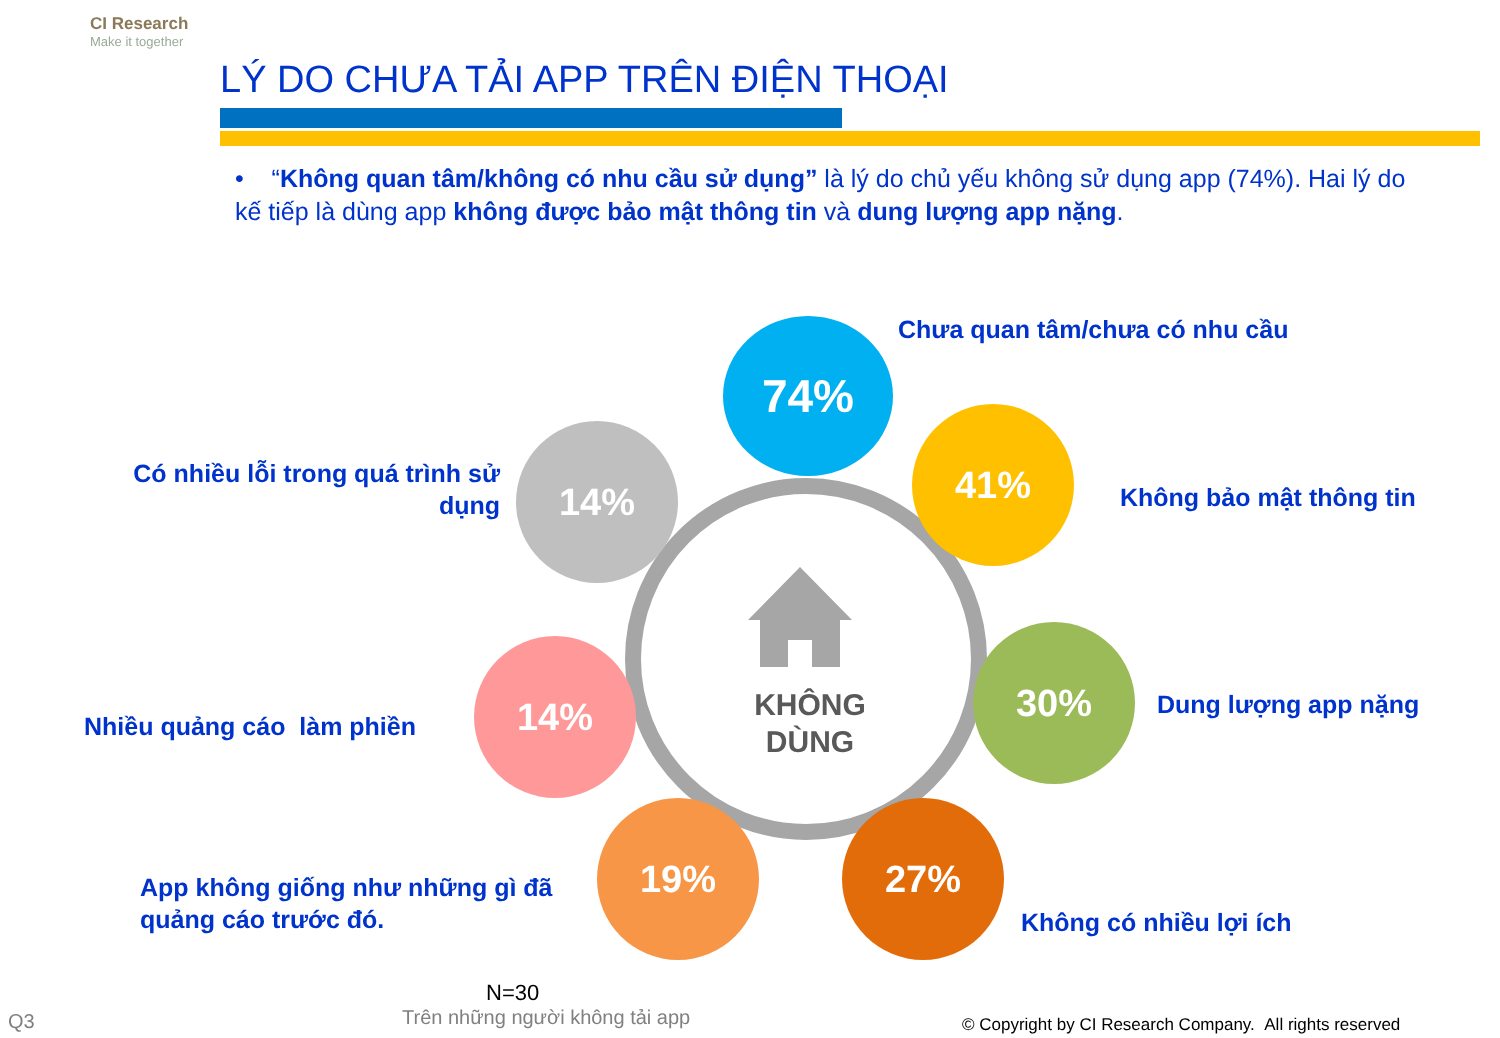CI Research
Make it together
LÝ DO CHƯA TẢI APP TRÊN ĐIỆN THOẠI
• “Không quan tâm/không có nhu cầu sử dụng” là lý do chủ yếu không sử dụng app (74%). Hai lý do kế tiếp là dùng app không được bảo mật thông tin và dung lượng app nặng.
KHÔNG
DÙNG
74%
41%
30%
27%
19%
14%
14%
Chưa quan tâm/chưa có nhu cầu
Không bảo mật thông tin
Dung lượng app nặng
Không có nhiều lợi ích
App không giống như những gì đã
quảng cáo trước đó.
Nhiều quảng cáo làm phiền
Có nhiều lỗi trong quá trình sử
dụng
N=30
Trên những người không tải app
Q3
© Copyright by CI Research Company. All rights reserved